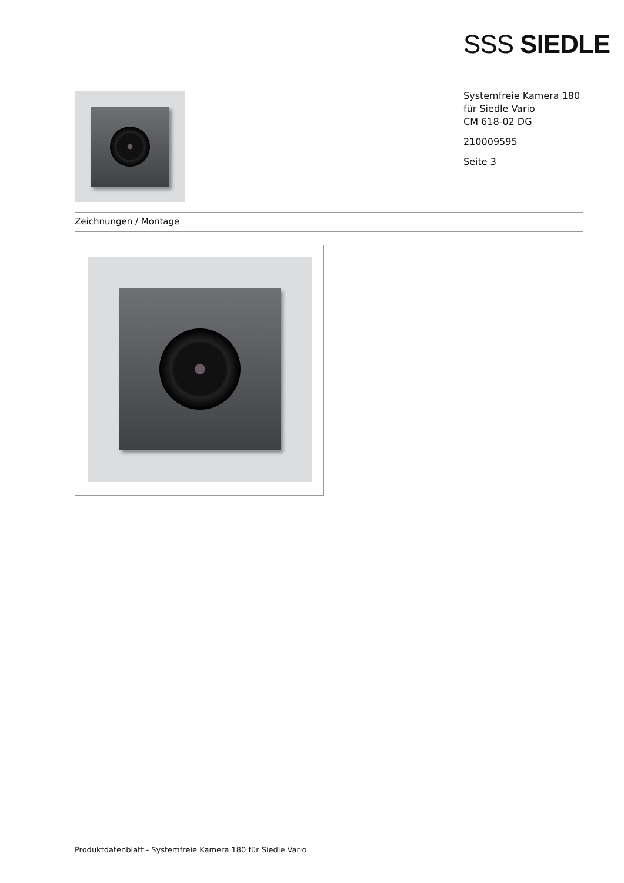SSS SIEDLE
Systemfreie Kamera 180
für Siedle Vario
CM 618-02 DG
210009595
Seite 3
Zeichnungen / Montage
Produktdatenblatt - Systemfreie Kamera 180 für Siedle Vario